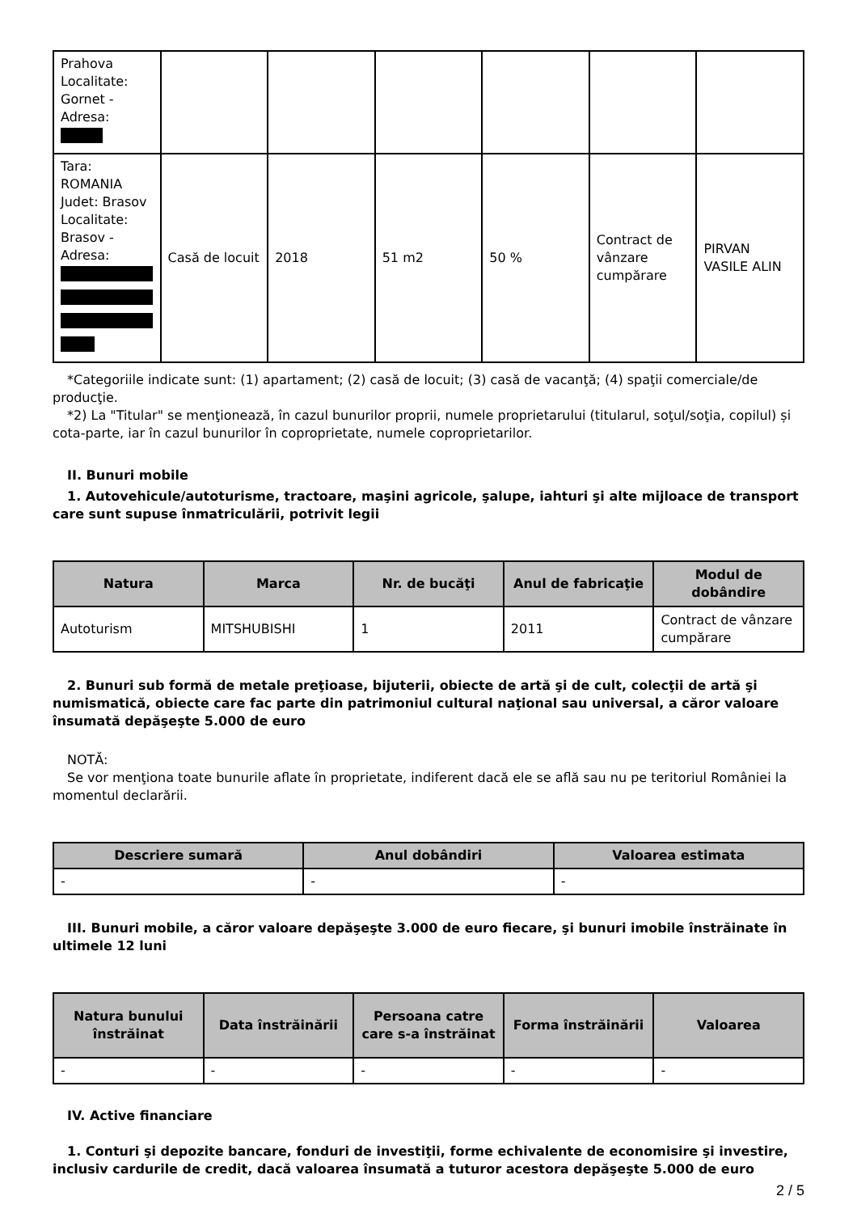| Prahova Localitate: Gornet - Adresa: | | | | | | |
| Tara: ROMANIA Judet: Brasov Localitate: Brasov - Adresa: | Casă de locuit | 2018 | 51 m2 | 50 % | Contract de vânzare cumpărare | PIRVAN VASILE ALIN |
*Categoriile indicate sunt: (1) apartament; (2) casă de locuit; (3) casă de vacanţă; (4) spaţii comerciale/de producţie.
*2) La "Titular" se menţionează, în cazul bunurilor proprii, numele proprietarului (titularul, soţul/soţia, copilul) și cota-parte, iar în cazul bunurilor în coproprietate, numele coproprietarilor.
II. Bunuri mobile
1. Autovehicule/autoturisme, tractoare, maşini agricole, şalupe, iahturi şi alte mijloace de transport care sunt supuse înmatriculării, potrivit legii
| Natura | Marca | Nr. de bucăţi | Anul de fabricaţie | Modul de dobândire |
| --- | --- | --- | --- | --- |
| Autoturism | MITSHUBISHI | 1 | 2011 | Contract de vânzare cumpărare |
2. Bunuri sub formă de metale preţioase, bijuterii, obiecte de artă şi de cult, colecţii de artă şi numismatică, obiecte care fac parte din patrimoniul cultural naţional sau universal, a căror valoare însumată depăşeşte 5.000 de euro
NOTĂ:
Se vor menţiona toate bunurile aflate în proprietate, indiferent dacă ele se află sau nu pe teritoriul României la momentul declarării.
| Descriere sumară | Anul dobândiri | Valoarea estimata |
| --- | --- | --- |
| - | - | - |
III. Bunuri mobile, a căror valoare depăşeşte 3.000 de euro fiecare, şi bunuri imobile înstrăinate în ultimele 12 luni
| Natura bunului înstrăinat | Data înstrăinării | Persoana catre care s-a înstrăinat | Forma înstrăinării | Valoarea |
| --- | --- | --- | --- | --- |
| - | - | - | - | - |
IV. Active financiare
1. Conturi şi depozite bancare, fonduri de investiţii, forme echivalente de economisire şi investire, inclusiv cardurile de credit, dacă valoarea însumată a tuturor acestora depăşeşte 5.000 de euro
2 / 5